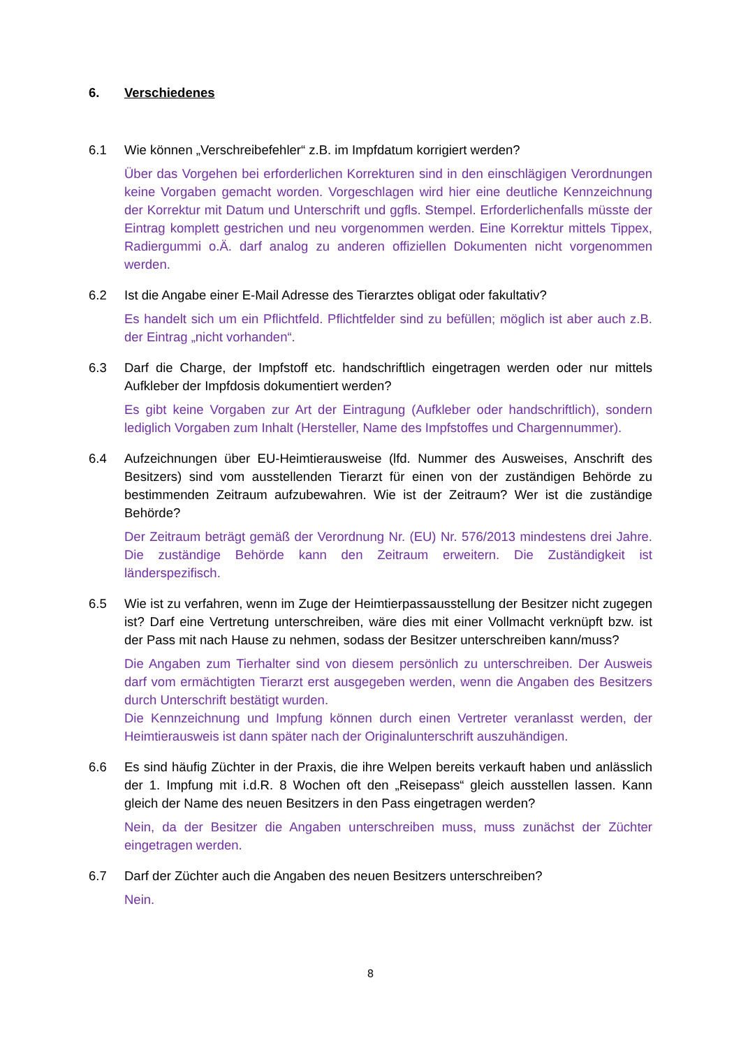6. Verschiedenes
6.1 Wie können „Verschreibefehler“ z.B. im Impfdatum korrigiert werden?
Über das Vorgehen bei erforderlichen Korrekturen sind in den einschlägigen Verordnungen keine Vorgaben gemacht worden. Vorgeschlagen wird hier eine deutliche Kennzeichnung der Korrektur mit Datum und Unterschrift und ggfls. Stempel. Erforderlichenfalls müsste der Eintrag komplett gestrichen und neu vorgenommen werden. Eine Korrektur mittels Tippex, Radiergummi o.Ä. darf analog zu anderen offiziellen Dokumenten nicht vorgenommen werden.
6.2 Ist die Angabe einer E-Mail Adresse des Tierarztes obligat oder fakultativ?
Es handelt sich um ein Pflichtfeld. Pflichtfelder sind zu befüllen; möglich ist aber auch z.B. der Eintrag „nicht vorhanden“.
6.3 Darf die Charge, der Impfstoff etc. handschriftlich eingetragen werden oder nur mittels Aufkleber der Impfdosis dokumentiert werden?
Es gibt keine Vorgaben zur Art der Eintragung (Aufkleber oder handschriftlich), sondern lediglich Vorgaben zum Inhalt (Hersteller, Name des Impfstoffes und Chargennummer).
6.4 Aufzeichnungen über EU-Heimtierausweise (lfd. Nummer des Ausweises, Anschrift des Besitzers) sind vom ausstellenden Tierarzt für einen von der zuständigen Behörde zu bestimmenden Zeitraum aufzubewahren. Wie ist der Zeitraum? Wer ist die zuständige Behörde?
Der Zeitraum beträgt gemäß der Verordnung Nr. (EU) Nr. 576/2013 mindestens drei Jahre. Die zuständige Behörde kann den Zeitraum erweitern. Die Zuständigkeit ist länderspezifisch.
6.5 Wie ist zu verfahren, wenn im Zuge der Heimtierpassausstellung der Besitzer nicht zugegen ist? Darf eine Vertretung unterschreiben, wäre dies mit einer Vollmacht verknüpft bzw. ist der Pass mit nach Hause zu nehmen, sodass der Besitzer unterschreiben kann/muss?
Die Angaben zum Tierhalter sind von diesem persönlich zu unterschreiben. Der Ausweis darf vom ermächtigten Tierarzt erst ausgegeben werden, wenn die Angaben des Besitzers durch Unterschrift bestätigt wurden.
Die Kennzeichnung und Impfung können durch einen Vertreter veranlasst werden, der Heimtierausweis ist dann später nach der Originalunterschrift auszuhändigen.
6.6 Es sind häufig Züchter in der Praxis, die ihre Welpen bereits verkauft haben und anlässlich der 1. Impfung mit i.d.R. 8 Wochen oft den „Reisepass“ gleich ausstellen lassen. Kann gleich der Name des neuen Besitzers in den Pass eingetragen werden?
Nein, da der Besitzer die Angaben unterschreiben muss, muss zunächst der Züchter eingetragen werden.
6.7 Darf der Züchter auch die Angaben des neuen Besitzers unterschreiben?
Nein.
8